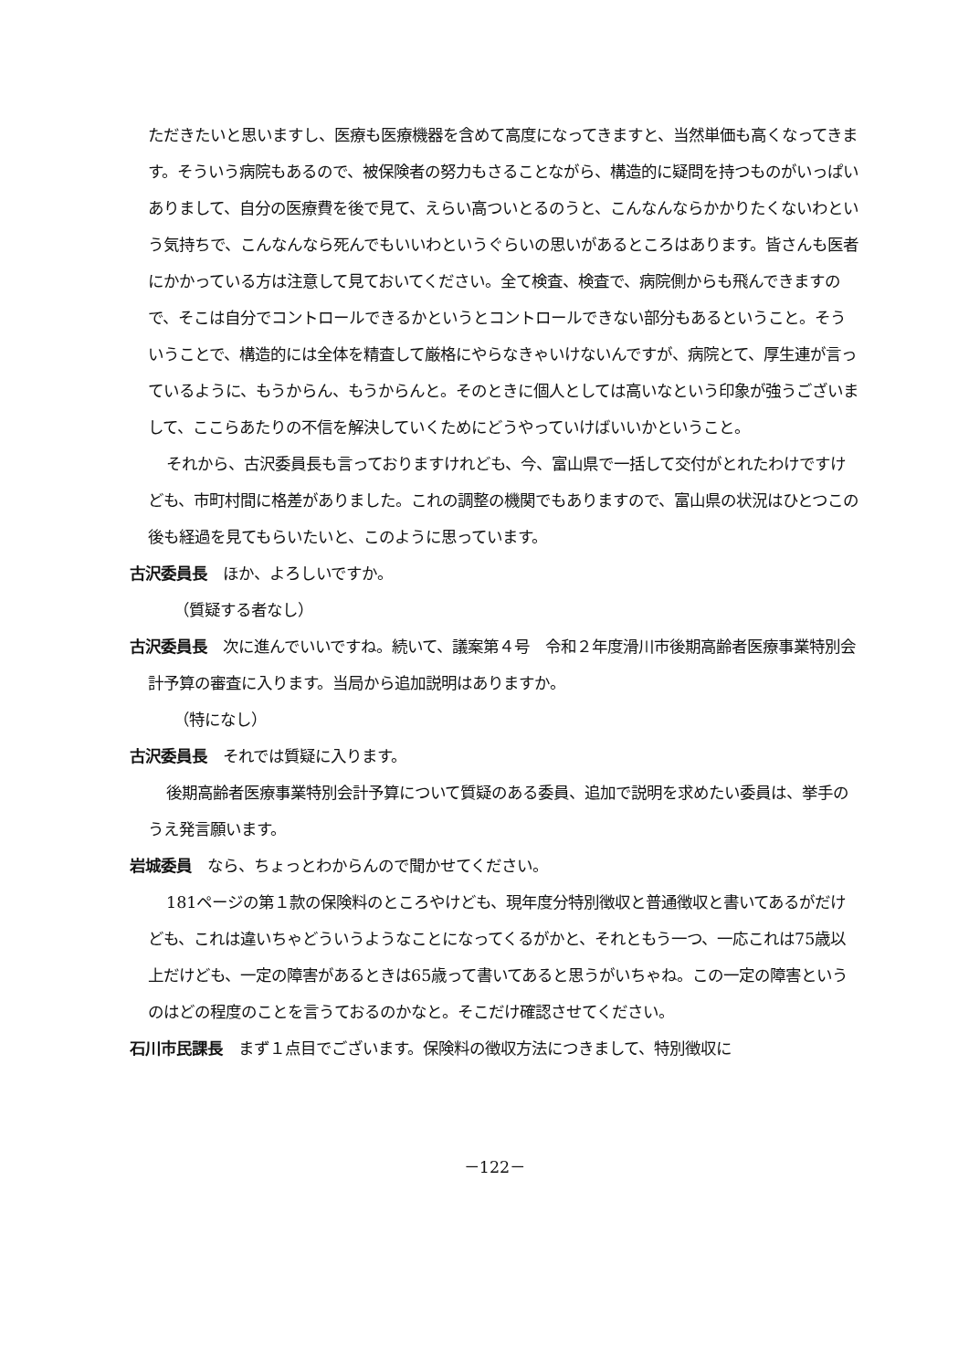ただきたいと思いますし、医療も医療機器を含めて高度になってきますと、当然単価も高くなってきます。そういう病院もあるので、被保険者の努力もさることながら、構造的に疑問を持つものがいっぱいありまして、自分の医療費を後で見て、えらい高ついとるのうと、こんなんならかかりたくないわという気持ちで、こんなんなら死んでもいいわというぐらいの思いがあるところはあります。皆さんも医者にかかっている方は注意して見ておいてください。全て検査、検査で、病院側からも飛んできますので、そこは自分でコントロールできるかというとコントロールできない部分もあるということ。そういうことで、構造的には全体を精査して厳格にやらなきゃいけないんですが、病院とて、厚生連が言っているように、もうからん、もうからんと。そのときに個人としては高いなという印象が強うございまして、ここらあたりの不信を解決していくためにどうやっていけばいいかということ。
それから、古沢委員長も言っておりますけれども、今、富山県で一括して交付がとれたわけですけども、市町村間に格差がありました。これの調整の機関でもありますので、富山県の状況はひとつこの後も経過を見てもらいたいと、このように思っています。
古沢委員長　ほか、よろしいですか。
（質疑する者なし）
古沢委員長　次に進んでいいですね。続いて、議案第４号　令和２年度滑川市後期高齢者医療事業特別会計予算の審査に入ります。当局から追加説明はありますか。
（特になし）
古沢委員長　それでは質疑に入ります。
後期高齢者医療事業特別会計予算について質疑のある委員、追加で説明を求めたい委員は、挙手のうえ発言願います。
岩城委員　なら、ちょっとわからんので聞かせてください。
181ページの第１款の保険料のところやけども、現年度分特別徴収と普通徴収と書いてあるがだけども、これは違いちゃどういうようなことになってくるがかと、それともう一つ、一応これは75歳以上だけども、一定の障害があるときは65歳って書いてあると思うがいちゃね。この一定の障害というのはどの程度のことを言うておるのかなと。そこだけ確認させてください。
石川市民課長　まず１点目でございます。保険料の徴収方法につきまして、特別徴収に
－122－